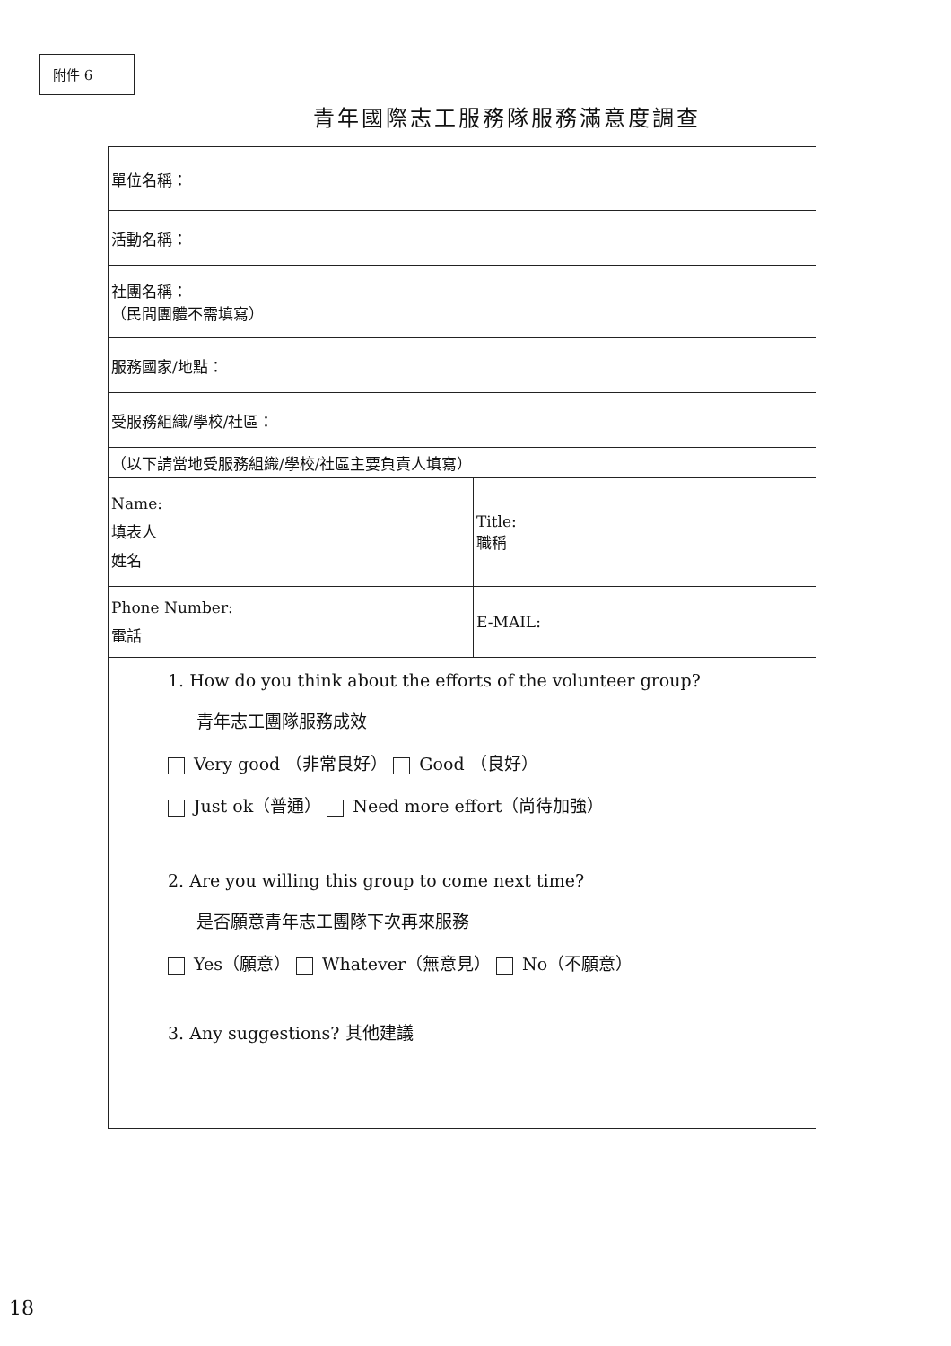附件 6
青年國際志工服務隊服務滿意度調查
| 單位名稱： | |
| 活動名稱： | |
| 社團名稱： （民間團體不需填寫） | |
| 服務國家/地點： | |
| 受服務組織/學校/社區： | |
| （以下請當地受服務組織/學校/社區主要負責人填寫） | |
| Name: 填表人 姓名 | Title: 職稱 |
| Phone Number: 電話 | E-MAIL: |
| 1. How do you think about the efforts of the volunteer group? 青年志工團隊服務成效 Very good （非常良好） Good （良好） Just ok（普通） Need more effort（尚待加強） 2. Are you willing this group to come next time? 是否願意青年志工團隊下次再來服務 Yes（願意） Whatever（無意見） No（不願意） 3. Any suggestions? 其他建議 | |
18